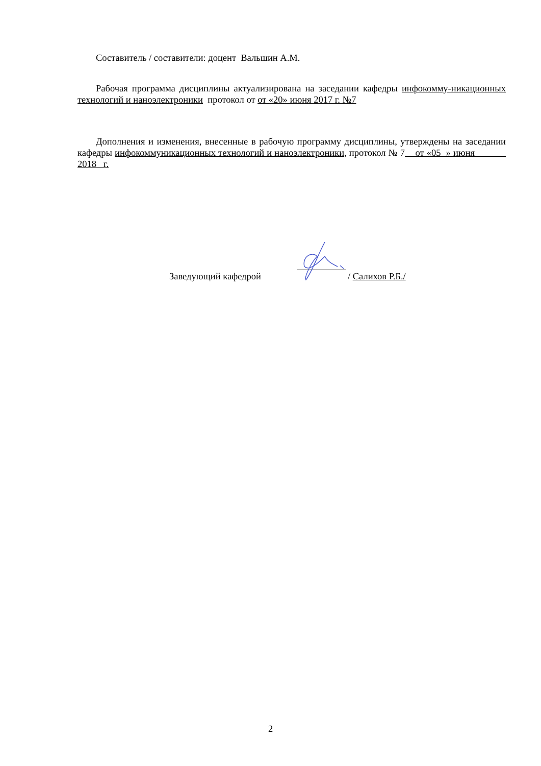Составитель / составители: доцент Вальшин А.М.
Рабочая программа дисциплины актуализирована на заседании кафедры инфокомму-никационных технологий и наноэлектроники протокол от от «20» июня 2017 г. №7
Дополнения и изменения, внесенные в рабочую программу дисциплины, утверждены на заседании кафедры инфокоммуникационных технологий и наноэлектроники, протокол № 7 от «05 » июня 2018 г.
Заведующий кафедрой / Салихов Р.Б./
2